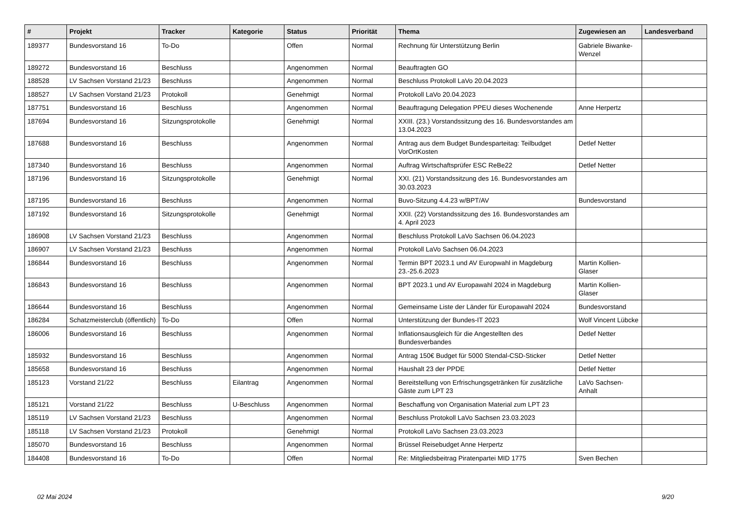| # | Projekt | Tracker | Kategorie | Status | Priorität | Thema | Zugewiesen an | Landesverband |
| --- | --- | --- | --- | --- | --- | --- | --- | --- |
| 189377 | Bundesvorstand 16 | To-Do | | Offen | Normal | Rechnung für Unterstützung Berlin | Gabriele Biwanke-Wenzel | |
| 189272 | Bundesvorstand 16 | Beschluss | | Angenommen | Normal | Beauftragten GO | | |
| 188528 | LV Sachsen Vorstand 21/23 | Beschluss | | Angenommen | Normal | Beschluss Protokoll LaVo 20.04.2023 | | |
| 188527 | LV Sachsen Vorstand 21/23 | Protokoll | | Genehmigt | Normal | Protokoll LaVo 20.04.2023 | | |
| 187751 | Bundesvorstand 16 | Beschluss | | Angenommen | Normal | Beauftragung Delegation PPEU dieses Wochenende | Anne Herpertz | |
| 187694 | Bundesvorstand 16 | Sitzungsprotokolle | | Genehmigt | Normal | XXIII. (23.) Vorstandssitzung des 16. Bundesvorstandes am 13.04.2023 | | |
| 187688 | Bundesvorstand 16 | Beschluss | | Angenommen | Normal | Antrag aus dem Budget Bundesparteitag: Teilbudget VorOrtKosten | Detlef Netter | |
| 187340 | Bundesvorstand 16 | Beschluss | | Angenommen | Normal | Auftrag Wirtschaftsprüfer ESC ReBe22 | Detlef Netter | |
| 187196 | Bundesvorstand 16 | Sitzungsprotokolle | | Genehmigt | Normal | XXI. (21) Vorstandssitzung des 16. Bundesvorstandes am 30.03.2023 | | |
| 187195 | Bundesvorstand 16 | Beschluss | | Angenommen | Normal | Buvo-Sitzung 4.4.23 w/BPT/AV | Bundesvorstand | |
| 187192 | Bundesvorstand 16 | Sitzungsprotokolle | | Genehmigt | Normal | XXII. (22) Vorstandssitzung des 16. Bundesvorstandes am 4. April 2023 | | |
| 186908 | LV Sachsen Vorstand 21/23 | Beschluss | | Angenommen | Normal | Beschluss Protokoll LaVo Sachsen 06.04.2023 | | |
| 186907 | LV Sachsen Vorstand 21/23 | Beschluss | | Angenommen | Normal | Protokoll LaVo Sachsen 06.04.2023 | | |
| 186844 | Bundesvorstand 16 | Beschluss | | Angenommen | Normal | Termin BPT 2023.1 und AV Europwahl in Magdeburg 23.-25.6.2023 | Martin Kollien-Glaser | |
| 186843 | Bundesvorstand 16 | Beschluss | | Angenommen | Normal | BPT 2023.1 und AV Europawahl 2024 in Magdeburg | Martin Kollien-Glaser | |
| 186644 | Bundesvorstand 16 | Beschluss | | Angenommen | Normal | Gemeinsame Liste der Länder für Europawahl 2024 | Bundesvorstand | |
| 186284 | Schatzmeisterclub (öffentlich) | To-Do | | Offen | Normal | Unterstützung der Bundes-IT 2023 | Wolf Vincent Lübcke | |
| 186006 | Bundesvorstand 16 | Beschluss | | Angenommen | Normal | Inflationsausgleich für die Angestellten des Bundesverbandes | Detlef Netter | |
| 185932 | Bundesvorstand 16 | Beschluss | | Angenommen | Normal | Antrag 150€ Budget für 5000 Stendal-CSD-Sticker | Detlef Netter | |
| 185658 | Bundesvorstand 16 | Beschluss | | Angenommen | Normal | Haushalt 23 der PPDE | Detlef Netter | |
| 185123 | Vorstand 21/22 | Beschluss | Eilantrag | Angenommen | Normal | Bereitstellung von Erfrischungsgetränken für zusätzliche Gäste zum LPT 23 | LaVo Sachsen-Anhalt | |
| 185121 | Vorstand 21/22 | Beschluss | U-Beschluss | Angenommen | Normal | Beschaffung von Organisation Material zum LPT 23 | | |
| 185119 | LV Sachsen Vorstand 21/23 | Beschluss | | Angenommen | Normal | Beschluss Protokoll LaVo Sachsen 23.03.2023 | | |
| 185118 | LV Sachsen Vorstand 21/23 | Protokoll | | Genehmigt | Normal | Protokoll LaVo Sachsen 23.03.2023 | | |
| 185070 | Bundesvorstand 16 | Beschluss | | Angenommen | Normal | Brüssel Reisebudget Anne Herpertz | | |
| 184408 | Bundesvorstand 16 | To-Do | | Offen | Normal | Re: Mitgliedsbeitrag Piratenpartei MID 1775 | Sven Bechen | |
02 Mai 2024 9/20